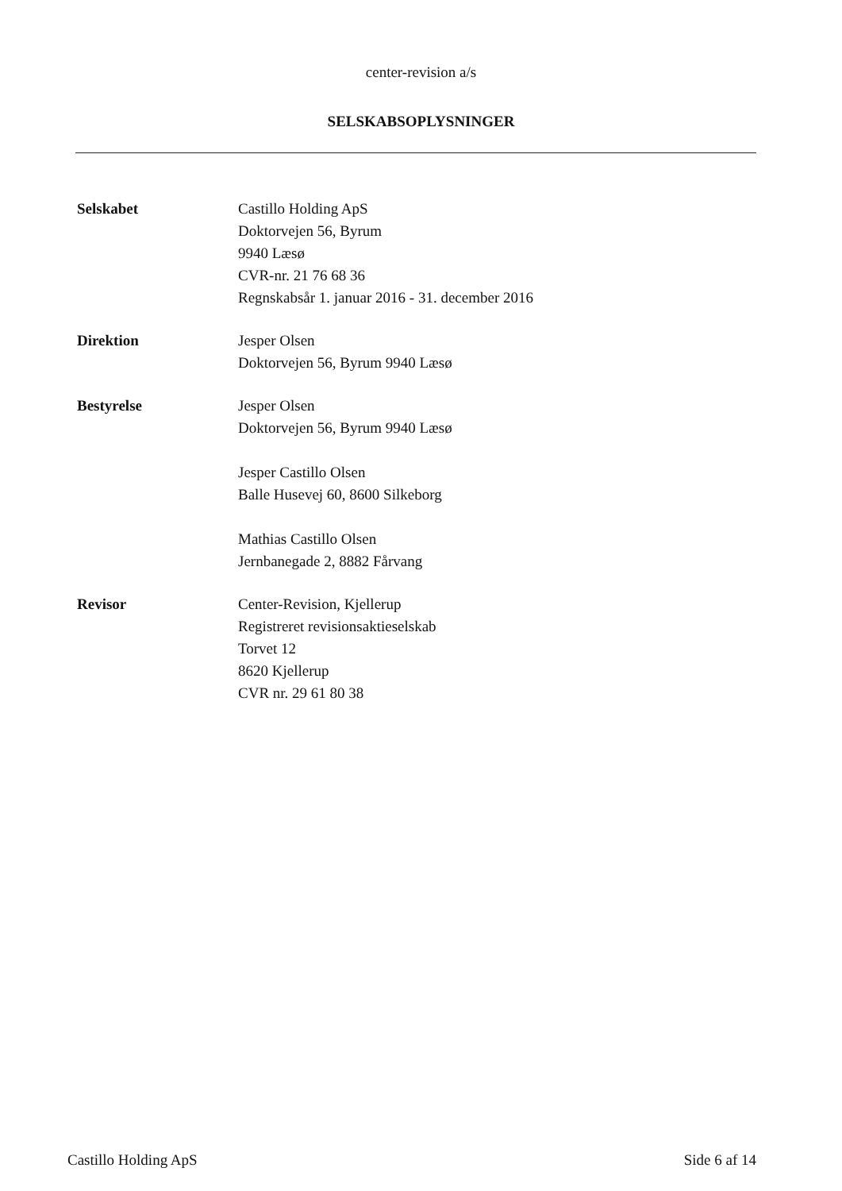center-revision a/s
SELSKABSOPLYSNINGER
Selskabet Castillo Holding ApS
Doktorvejen 56, Byrum
9940 Læsø
CVR-nr. 21 76 68 36
Regnskabsår 1. januar 2016 - 31. december 2016
Direktion Jesper Olsen
Doktorvejen 56, Byrum 9940 Læsø
Bestyrelse Jesper Olsen
Doktorvejen 56, Byrum 9940 Læsø
Jesper Castillo Olsen
Balle Husevej 60, 8600 Silkeborg
Mathias Castillo Olsen
Jernbanegade 2, 8882 Fårvang
Revisor Center-Revision, Kjellerup
Registreret revisionsaktieselskab
Torvet 12
8620 Kjellerup
CVR nr. 29 61 80 38
Castillo Holding ApS Side 6 af 14